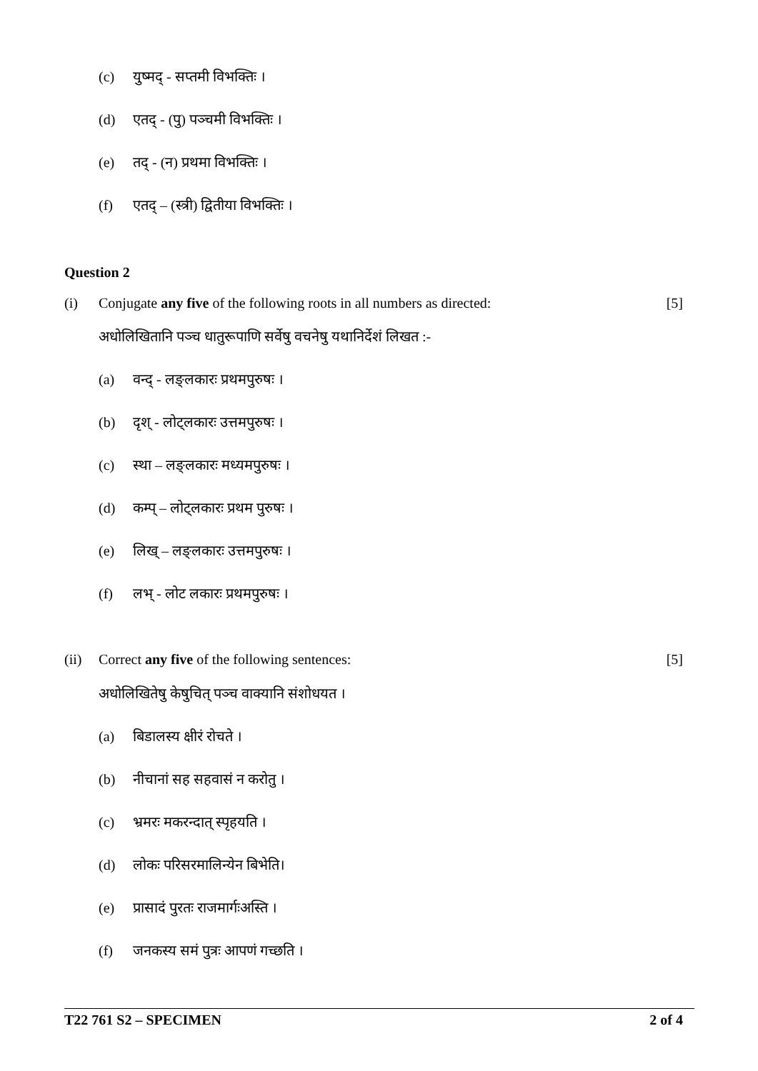(c) युष्मद् - सप्तमी विभक्तिः ।
(d) एतद् - (पु) पञ्चमी विभक्तिः ।
(e) तद् - (न) प्रथमा विभक्तिः ।
(f) एतद् – (स्त्री) द्वितीया विभक्तिः ।
Question 2
(i) Conjugate any five of the following roots in all numbers as directed: [5]
अधोलिखितानि पञ्च धातुरूपाणि सर्वेषु वचनेषु यथानिर्देशं लिखत :-
(a) वन्द् - लङ्लकारः प्रथमपुरुषः ।
(b) दृश् - लोट्लकारः उत्तमपुरुषः ।
(c) स्था – लङ्लकारः मध्यमपुरुषः ।
(d) कम्प् – लोट्लकारः प्रथम पुरुषः ।
(e) लिख् – लङ्लकारः उत्तमपुरुषः ।
(f) लभ् - लोट लकारः प्रथमपुरुषः ।
(ii) Correct any five of the following sentences: [5]
अधोलिखितेषु केषुचित् पञ्च वाक्यानि संशोधयत ।
(a) बिडालस्य क्षीरं रोचते ।
(b) नीचानां सह सहवासं न करोतु ।
(c) भ्रमरः मकरन्दात् स्पृहयति ।
(d) लोकः परिसरमालिन्येन बिभेति।
(e) प्रासादं पुरतः राजमार्गःअस्ति ।
(f) जनकस्य समं पुत्रः आपणं गच्छति ।
T22 761 S2 – SPECIMEN 2 of 4